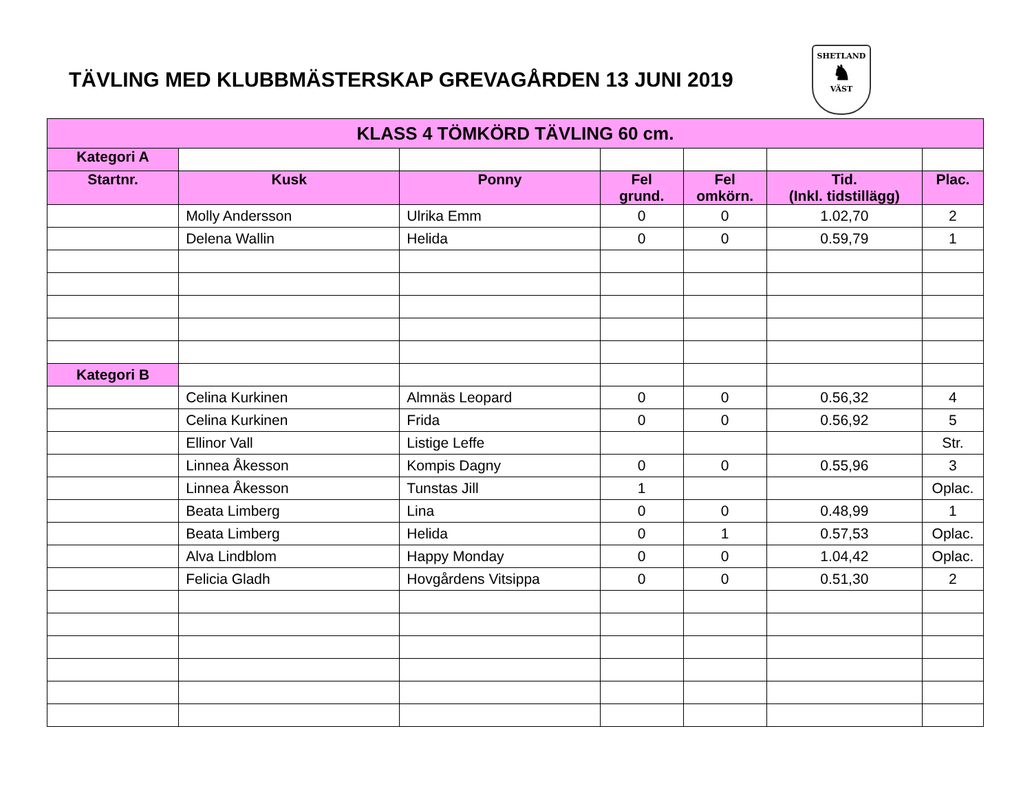TÄVLING MED KLUBBMÄSTERSKAP GREVAGÅRDEN 13 JUNI 2019
SHETLAND
♞
VÄST
| KLASS 4 TÖMKÖRD TÄVLING 60 cm. | | | | | | |
| --- | --- | --- | --- | --- | --- | --- |
| Kategori A | | | | | | |
| Startnr. | Kusk | Ponny | Fel grund. | Fel omkörn. | Tid. (Inkl. tidstillägg) | Plac. |
| | Molly Andersson | Ulrika Emm | 0 | 0 | 1.02,70 | 2 |
| | Delena Wallin | Helida | 0 | 0 | 0.59,79 | 1 |
| Kategori B | | | | | | |
| | Celina Kurkinen | Almnäs Leopard | 0 | 0 | 0.56,32 | 4 |
| | Celina Kurkinen | Frida | 0 | 0 | 0.56,92 | 5 |
| | Ellinor Vall | Listige Leffe | | | | Str. |
| | Linnea Åkesson | Kompis Dagny | 0 | 0 | 0.55,96 | 3 |
| | Linnea Åkesson | Tunstas Jill | 1 | | | Oplac. |
| | Beata Limberg | Lina | 0 | 0 | 0.48,99 | 1 |
| | Beata Limberg | Helida | 0 | 1 | 0.57,53 | Oplac. |
| | Alva Lindblom | Happy Monday | 0 | 0 | 1.04,42 | Oplac. |
| | Felicia Gladh | Hovgårdens Vitsippa | 0 | 0 | 0.51,30 | 2 |